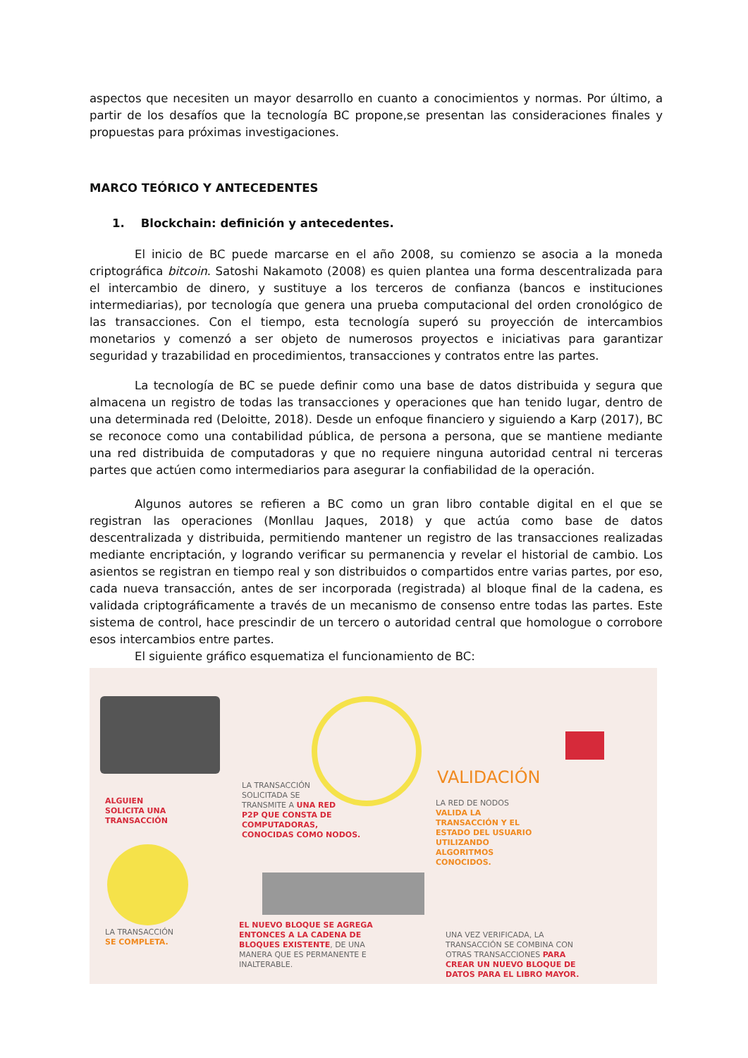aspectos que necesiten un mayor desarrollo en cuanto a conocimientos y normas. Por último, a partir de los desafíos que la tecnología BC propone,se presentan las consideraciones finales y propuestas para próximas investigaciones.
MARCO TEÓRICO Y ANTECEDENTES
1. Blockchain: definición y antecedentes.
El inicio de BC puede marcarse en el año 2008, su comienzo se asocia a la moneda criptográfica bitcoin. Satoshi Nakamoto (2008) es quien plantea una forma descentralizada para el intercambio de dinero, y sustituye a los terceros de confianza (bancos e instituciones intermediarias), por tecnología que genera una prueba computacional del orden cronológico de las transacciones. Con el tiempo, esta tecnología superó su proyección de intercambios monetarios y comenzó a ser objeto de numerosos proyectos e iniciativas para garantizar seguridad y trazabilidad en procedimientos, transacciones y contratos entre las partes.
La tecnología de BC se puede definir como una base de datos distribuida y segura que almacena un registro de todas las transacciones y operaciones que han tenido lugar, dentro de una determinada red (Deloitte, 2018). Desde un enfoque financiero y siguiendo a Karp (2017), BC se reconoce como una contabilidad pública, de persona a persona, que se mantiene mediante una red distribuida de computadoras y que no requiere ninguna autoridad central ni terceras partes que actúen como intermediarios para asegurar la confiabilidad de la operación.
Algunos autores se refieren a BC como un gran libro contable digital en el que se registran las operaciones (Monllau Jaques, 2018) y que actúa como base de datos descentralizada y distribuida, permitiendo mantener un registro de las transacciones realizadas mediante encriptación, y logrando verificar su permanencia y revelar el historial de cambio. Los asientos se registran en tiempo real y son distribuidos o compartidos entre varias partes, por eso, cada nueva transacción, antes de ser incorporada (registrada) al bloque final de la cadena, es validada criptográficamente a través de un mecanismo de consenso entre todas las partes. Este sistema de control, hace prescindir de un tercero o autoridad central que homologue o corrobore esos intercambios entre partes.
El siguiente gráfico esquematiza el funcionamiento de BC:
VALIDACIÓN
ALGUIEN
SOLICITA UNA
TRANSACCIÓN
LA TRANSACCIÓN
SOLICITADA SE
TRANSMITE A UNA RED
P2P QUE CONSTA DE
COMPUTADORAS,
CONOCIDAS COMO NODOS.
LA RED DE NODOS
VALIDA LA
TRANSACCIÓN Y EL
ESTADO DEL USUARIO
UTILIZANDO
ALGORITMOS
CONOCIDOS.
LA TRANSACCIÓN
SE COMPLETA.
EL NUEVO BLOQUE SE AGREGA
ENTONCES A LA CADENA DE
BLOQUES EXISTENTE, DE UNA
MANERA QUE ES PERMANENTE E
INALTERABLE.
UNA VEZ VERIFICADA, LA
TRANSACCIÓN SE COMBINA CON
OTRAS TRANSACCIONES PARA
CREAR UN NUEVO BLOQUE DE
DATOS PARA EL LIBRO MAYOR.